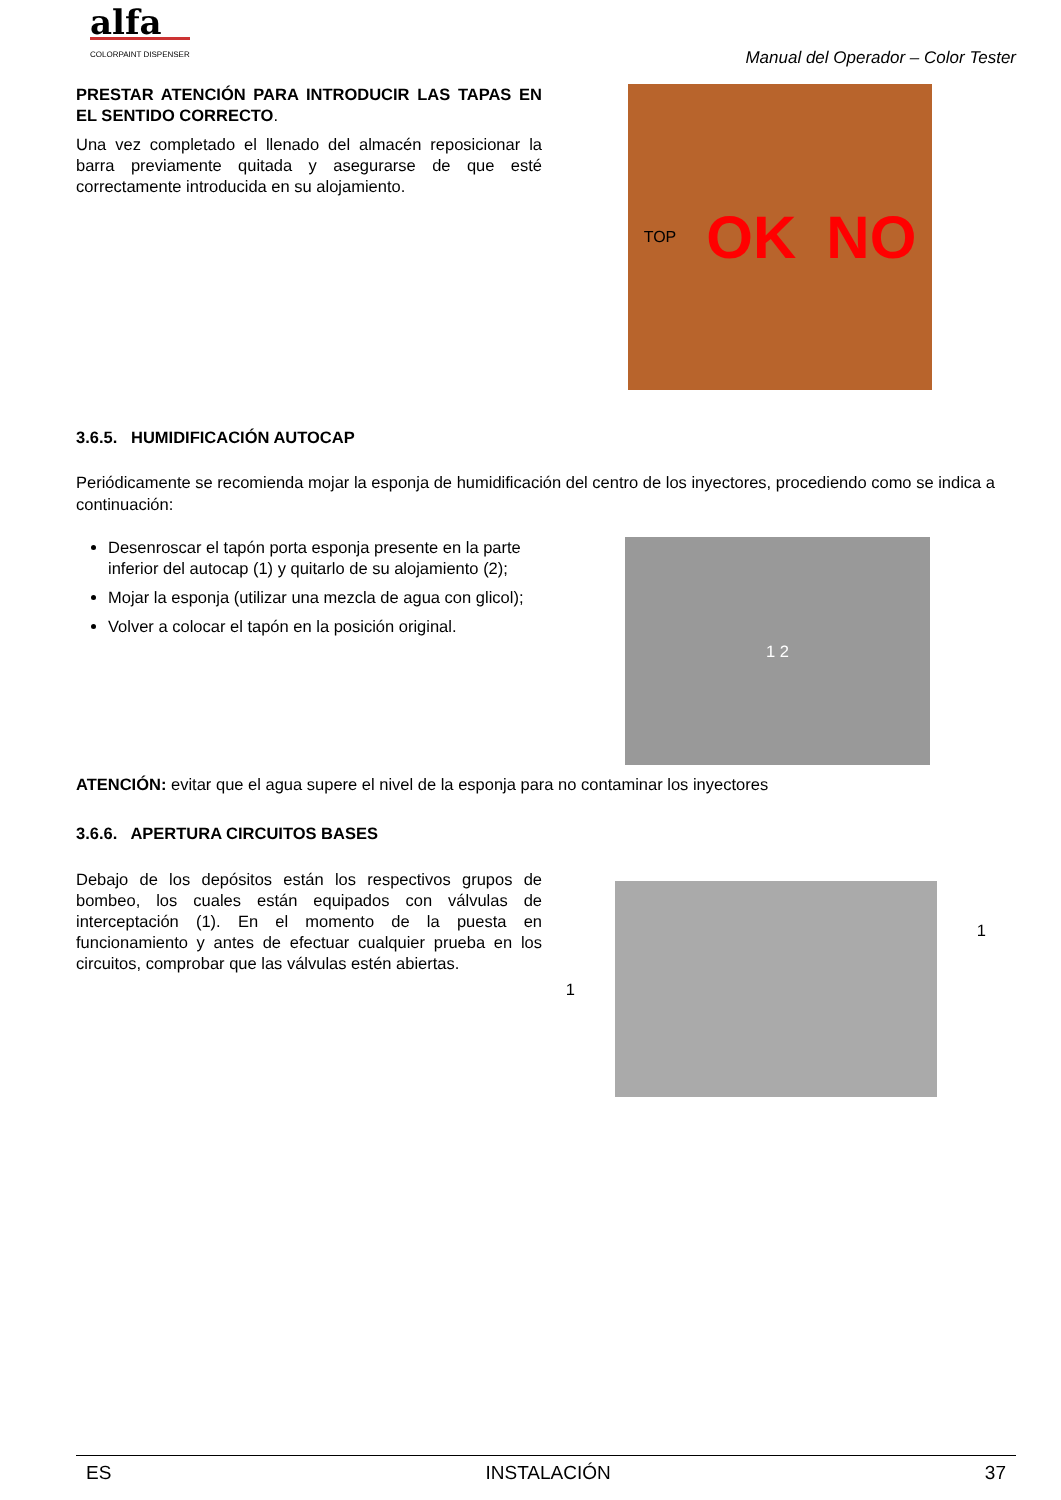alfa
COLORPAINT DISPENSER
Manual del Operador – Color Tester
PRESTAR ATENCIÓN PARA INTRODUCIR LAS TAPAS EN EL SENTIDO CORRECTO.
Una vez completado el llenado del almacén reposicionar la barra previamente quitada y asegurarse de que esté correctamente introducida en su alojamiento.
TOP OK NO
3.6.5. HUMIDIFICACIÓN AUTOCAP
Periódicamente se recomienda mojar la esponja de humidificación del centro de los inyectores, procediendo como se indica a continuación:
Desenroscar el tapón porta esponja presente en la parte inferior del autocap (1) y quitarlo de su alojamiento (2);
Mojar la esponja (utilizar una mezcla de agua con glicol);
Volver a colocar el tapón en la posición original.
1 2
ATENCIÓN: evitar que el agua supere el nivel de la esponja para no contaminar los inyectores
3.6.6. APERTURA CIRCUITOS BASES
Debajo de los depósitos están los respectivos grupos de bombeo, los cuales están equipados con válvulas de interceptación (1). En el momento de la puesta en funcionamiento y antes de efectuar cualquier prueba en los circuitos, comprobar que las válvulas estén abiertas.
1
1
ES INSTALACIÓN 37